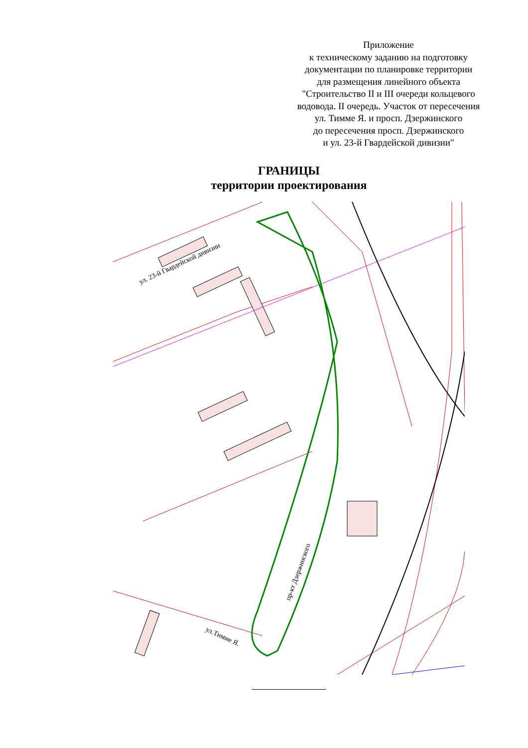Приложение
к техническому заданию на подготовку
документации по планировке территории
для размещения линейного объекта
"Строительство II и III очереди кольцевого
водовода. II очередь. Участок от пересечения
ул. Тимме Я. и просп. Дзержинского
до пересечения просп. Дзержинского
и ул. 23-й Гвардейской дивизии"
ГРАНИЦЫ
территории проектирования
ул. 23-й Гвардейской дивизии
пр-кт Дзержинского
ул.Тимме Я.